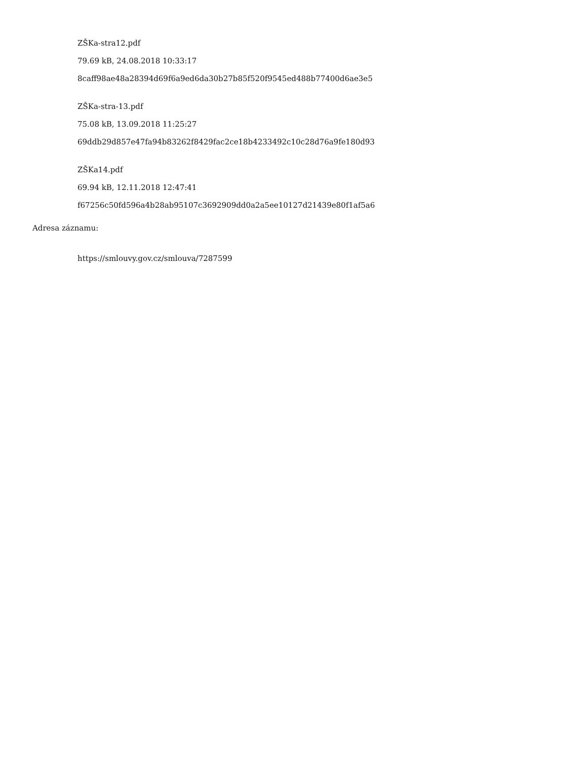ZŠKa-stra12.pdf
79.69 kB, 24.08.2018 10:33:17
8caff98ae48a28394d69f6a9ed6da30b27b85f520f9545ed488b77400d6ae3e5
ZŠKa-stra-13.pdf
75.08 kB, 13.09.2018 11:25:27
69ddb29d857e47fa94b83262f8429fac2ce18b4233492c10c28d76a9fe180d93
ZŠKa14.pdf
69.94 kB, 12.11.2018 12:47:41
f67256c50fd596a4b28ab95107c3692909dd0a2a5ee10127d21439e80f1af5a6
Adresa záznamu:
https://smlouvy.gov.cz/smlouva/7287599